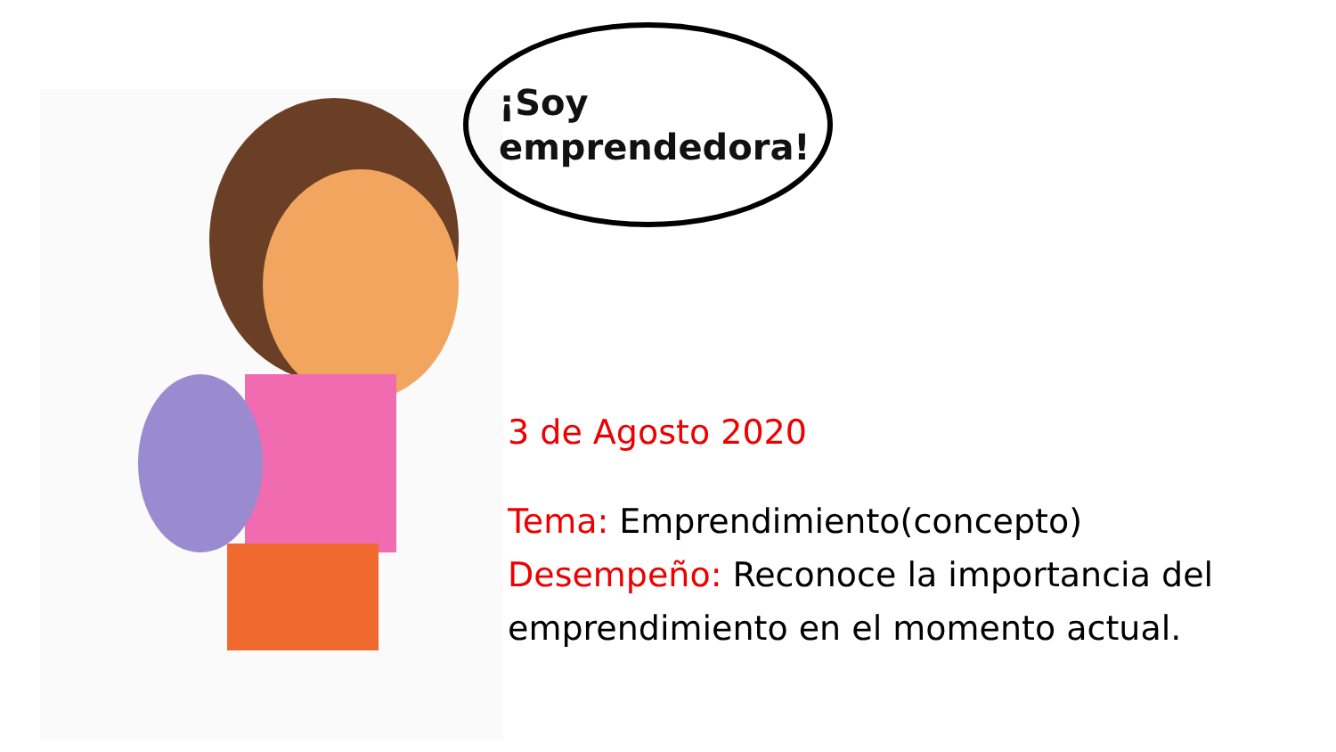¡Soy
emprendedora!
3 de Agosto 2020
Tema: Emprendimiento(concepto)
Desempeño: Reconoce la importancia del emprendimiento en el momento actual.